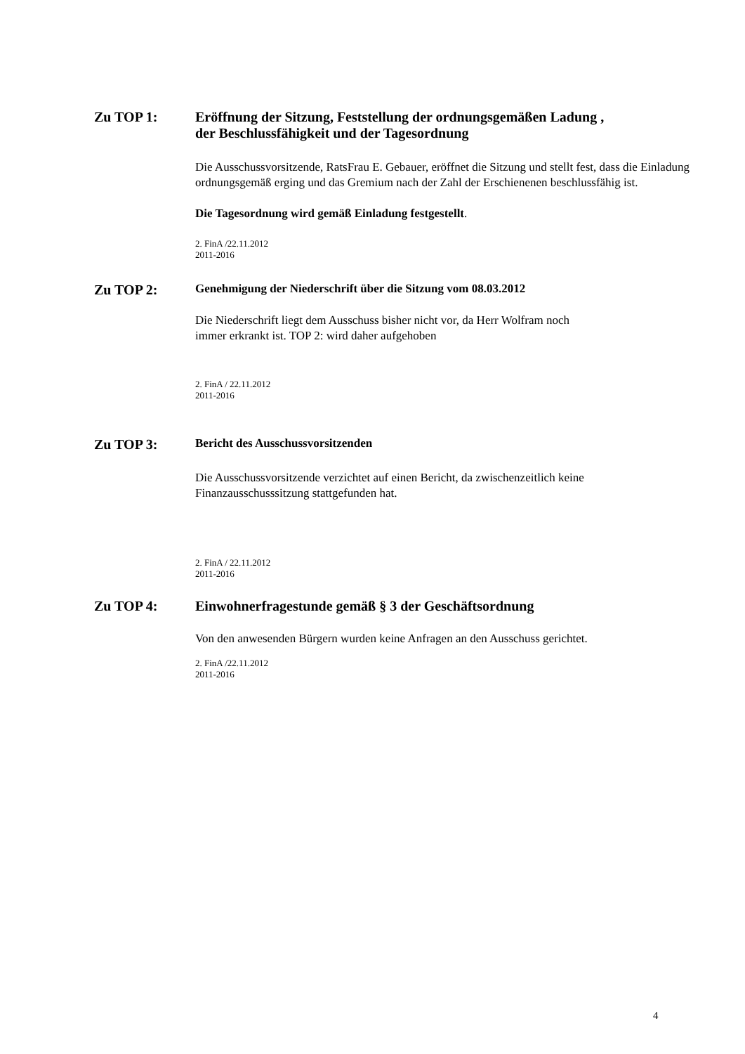Zu TOP 1:
Eröffnung der Sitzung, Feststellung der ordnungsgemäßen Ladung ,
der Beschlussfähigkeit und der Tagesordnung
Die Ausschussvorsitzende, RatsFrau E. Gebauer, eröffnet die Sitzung und stellt fest, dass die Einladung ordnungsgemäß erging und das Gremium nach der Zahl der Erschienenen beschlussfähig ist.
Die Tagesordnung wird gemäß Einladung festgestellt.
2. FinA /22.11.2012
2011-2016
Zu TOP 2:
Genehmigung der Niederschrift über die Sitzung vom 08.03.2012
Die Niederschrift liegt dem Ausschuss bisher nicht vor, da Herr Wolfram noch
immer erkrankt ist. TOP 2: wird daher aufgehoben
2. FinA / 22.11.2012
2011-2016
Zu TOP 3:
Bericht des Ausschussvorsitzenden
Die Ausschussvorsitzende verzichtet auf einen Bericht, da zwischenzeitlich keine
Finanzausschusssitzung stattgefunden hat.
2. FinA / 22.11.2012
2011-2016
Zu TOP 4:
Einwohnerfragestunde gemäß § 3 der Geschäftsordnung
Von den anwesenden Bürgern wurden keine Anfragen an den Ausschuss gerichtet.
2. FinA /22.11.2012
2011-2016
4